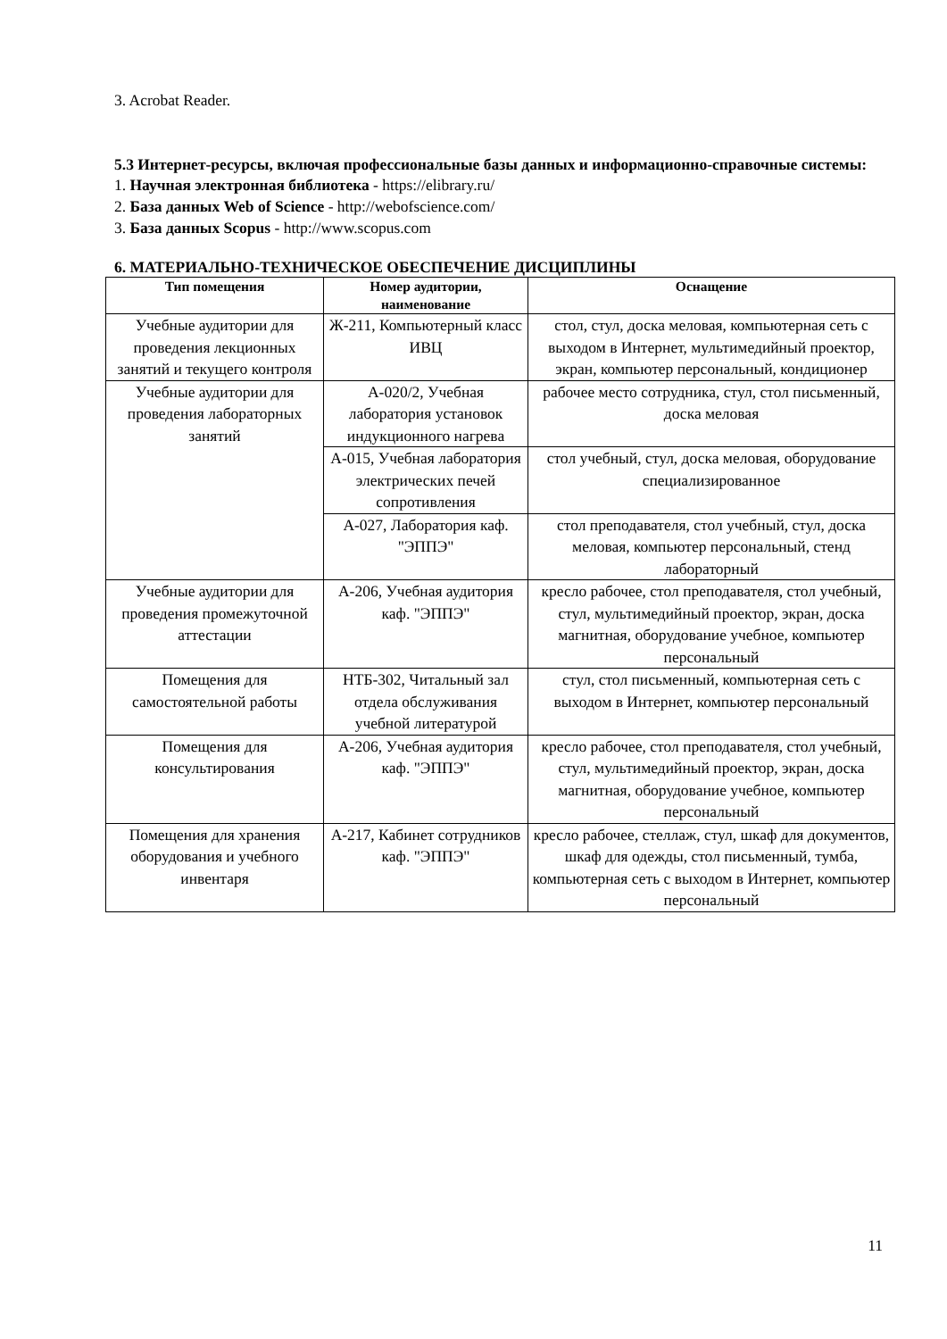3. Acrobat Reader.
5.3 Интернет-ресурсы, включая профессиональные базы данных и информационно-справочные системы:
1. Научная электронная библиотека - https://elibrary.ru/
2. База данных Web of Science - http://webofscience.com/
3. База данных Scopus - http://www.scopus.com
6. МАТЕРИАЛЬНО-ТЕХНИЧЕСКОЕ ОБЕСПЕЧЕНИЕ ДИСЦИПЛИНЫ
| Тип помещения | Номер аудитории, наименование | Оснащение |
| --- | --- | --- |
| Учебные аудитории для проведения лекционных занятий и текущего контроля | Ж-211, Компьютерный класс ИВЦ | стол, стул, доска меловая, компьютерная сеть с выходом в Интернет, мультимедийный проектор, экран, компьютер персональный, кондиционер |
| Учебные аудитории для проведения лабораторных занятий | А-020/2, Учебная лаборатория установок индукционного нагрева | рабочее место сотрудника, стул, стол письменный, доска меловая |
| | А-015, Учебная лаборатория электрических печей сопротивления | стол учебный, стул, доска меловая, оборудование специализированное |
| | А-027, Лаборатория каф. "ЭППЭ" | стол преподавателя, стол учебный, стул, доска меловая, компьютер персональный, стенд лабораторный |
| Учебные аудитории для проведения промежуточной аттестации | А-206, Учебная аудитория каф. "ЭППЭ" | кресло рабочее, стол преподавателя, стол учебный, стул, мультимедийный проектор, экран, доска магнитная, оборудование учебное, компьютер персональный |
| Помещения для самостоятельной работы | НТБ-302, Читальный зал отдела обслуживания учебной литературой | стул, стол письменный, компьютерная сеть с выходом в Интернет, компьютер персональный |
| Помещения для консультирования | А-206, Учебная аудитория каф. "ЭППЭ" | кресло рабочее, стол преподавателя, стол учебный, стул, мультимедийный проектор, экран, доска магнитная, оборудование учебное, компьютер персональный |
| Помещения для хранения оборудования и учебного инвентаря | А-217, Кабинет сотрудников каф. "ЭППЭ" | кресло рабочее, стеллаж, стул, шкаф для документов, шкаф для одежды, стол письменный, тумба, компьютерная сеть с выходом в Интернет, компьютер персональный |
11